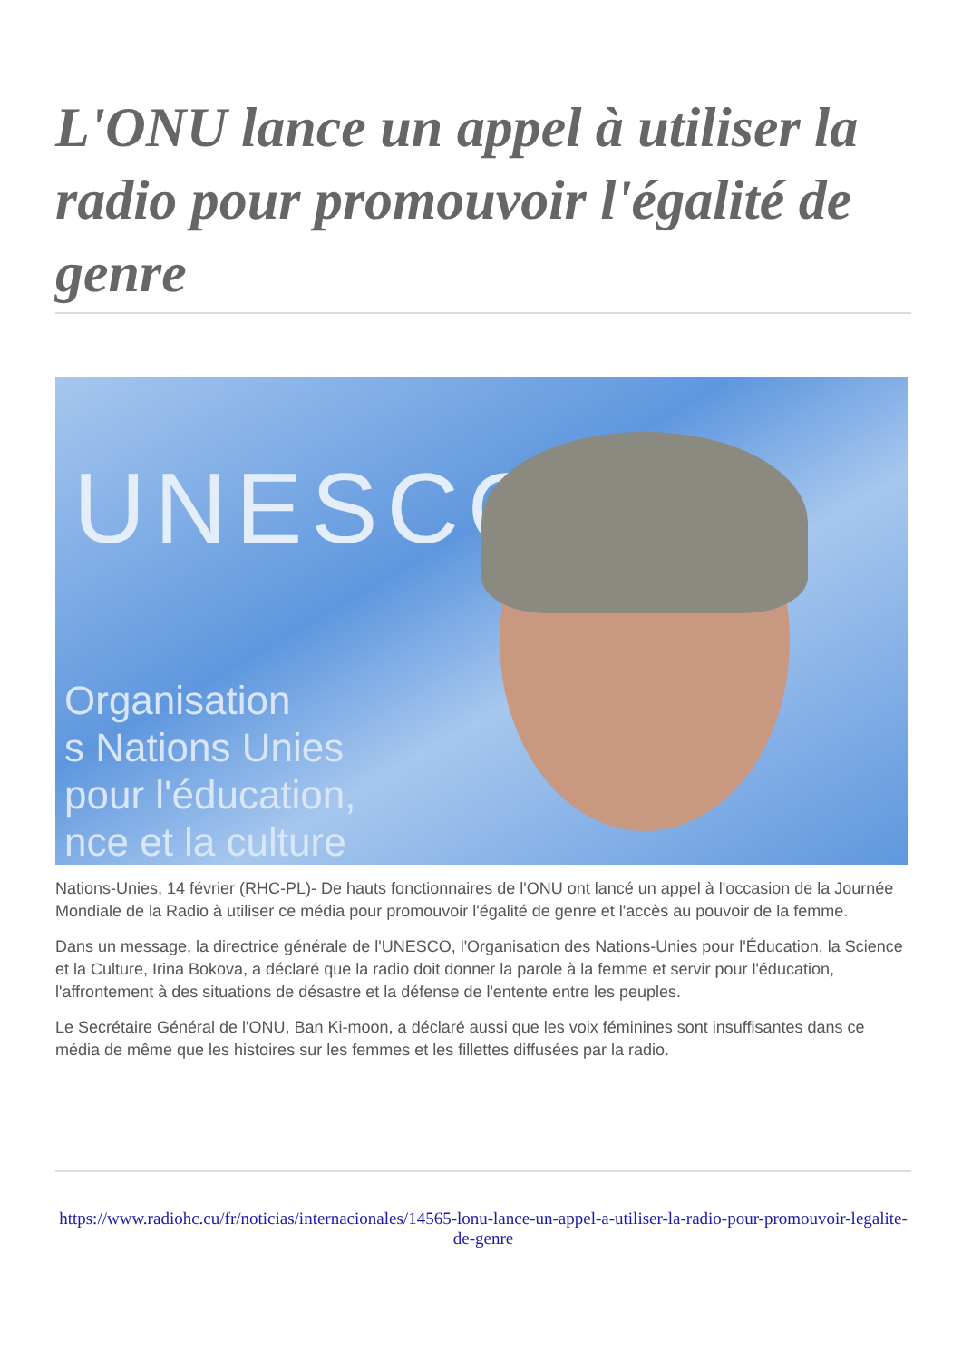L'ONU lance un appel à utiliser la radio pour promouvoir l'égalité de genre
UNESCO
Organisation
s Nations Unies
pour l'éducation,
nce et la culture
Nations-Unies, 14 février (RHC-PL)- De hauts fonctionnaires de l'ONU ont lancé un appel à l'occasion de la Journée Mondiale de la Radio à utiliser ce média pour promouvoir l'égalité de genre et l'accès au pouvoir de la femme.
Dans un message, la directrice générale de l'UNESCO, l'Organisation des Nations-Unies pour l'Éducation, la Science et la Culture, Irina Bokova, a déclaré que la radio doit donner la parole à la femme et servir pour l'éducation, l'affrontement à des situations de désastre et la défense de l'entente entre les peuples.
Le Secrétaire Général de l'ONU, Ban Ki-moon, a déclaré aussi que les voix féminines sont insuffisantes dans ce média de même que les histoires sur les femmes et les fillettes diffusées par la radio.
https://www.radiohc.cu/fr/noticias/internacionales/14565-lonu-lance-un-appel-a-utiliser-la-radio-pour-promouvoir-legalite-de-genre